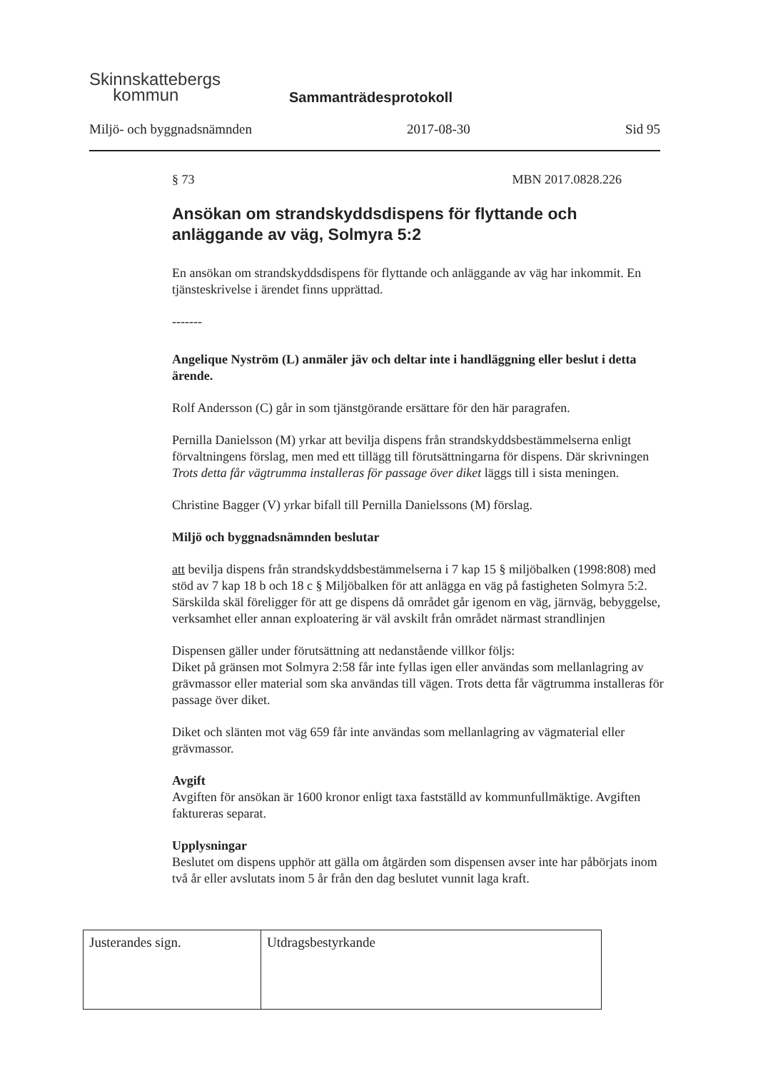Skinnskattebergs
kommun
Sammanträdesprotokoll
Miljö- och byggnadsnämnden 2017-08-30 Sid 95
§ 73 MBN 2017.0828.226
Ansökan om strandskyddsdispens för flyttande och anläggande av väg, Solmyra 5:2
En ansökan om strandskyddsdispens för flyttande och anläggande av väg har inkommit. En tjänsteskrivelse i ärendet finns upprättad.
-------
Angelique Nyström (L) anmäler jäv och deltar inte i handläggning eller beslut i detta ärende.
Rolf Andersson (C) går in som tjänstgörande ersättare för den här paragrafen.
Pernilla Danielsson (M) yrkar att bevilja dispens från strandskyddsbestämmelserna enligt förvaltningens förslag, men med ett tillägg till förutsättningarna för dispens. Där skrivningen Trots detta får vägtrumma installeras för passage över diket läggs till i sista meningen.
Christine Bagger (V) yrkar bifall till Pernilla Danielssons (M) förslag.
Miljö och byggnadsnämnden beslutar
att bevilja dispens från strandskyddsbestämmelserna i 7 kap 15 § miljöbalken (1998:808) med stöd av 7 kap 18 b och 18 c § Miljöbalken för att anlägga en väg på fastigheten Solmyra 5:2. Särskilda skäl föreligger för att ge dispens då området går igenom en väg, järnväg, bebyggelse, verksamhet eller annan exploatering är väl avskilt från området närmast strandlinjen
Dispensen gäller under förutsättning att nedanstående villkor följs:
Diket på gränsen mot Solmyra 2:58 får inte fyllas igen eller användas som mellanlagring av grävmassor eller material som ska användas till vägen. Trots detta får vägtrumma installeras för passage över diket.
Diket och slänten mot väg 659 får inte användas som mellanlagring av vägmaterial eller grävmassor.
Avgift
Avgiften för ansökan är 1600 kronor enligt taxa fastställd av kommunfullmäktige. Avgiften faktureras separat.
Upplysningar
Beslutet om dispens upphör att gälla om åtgärden som dispensen avser inte har påbörjats inom två år eller avslutats inom 5 år från den dag beslutet vunnit laga kraft.
| Justerandes sign. | Utdragsbestyrkande |